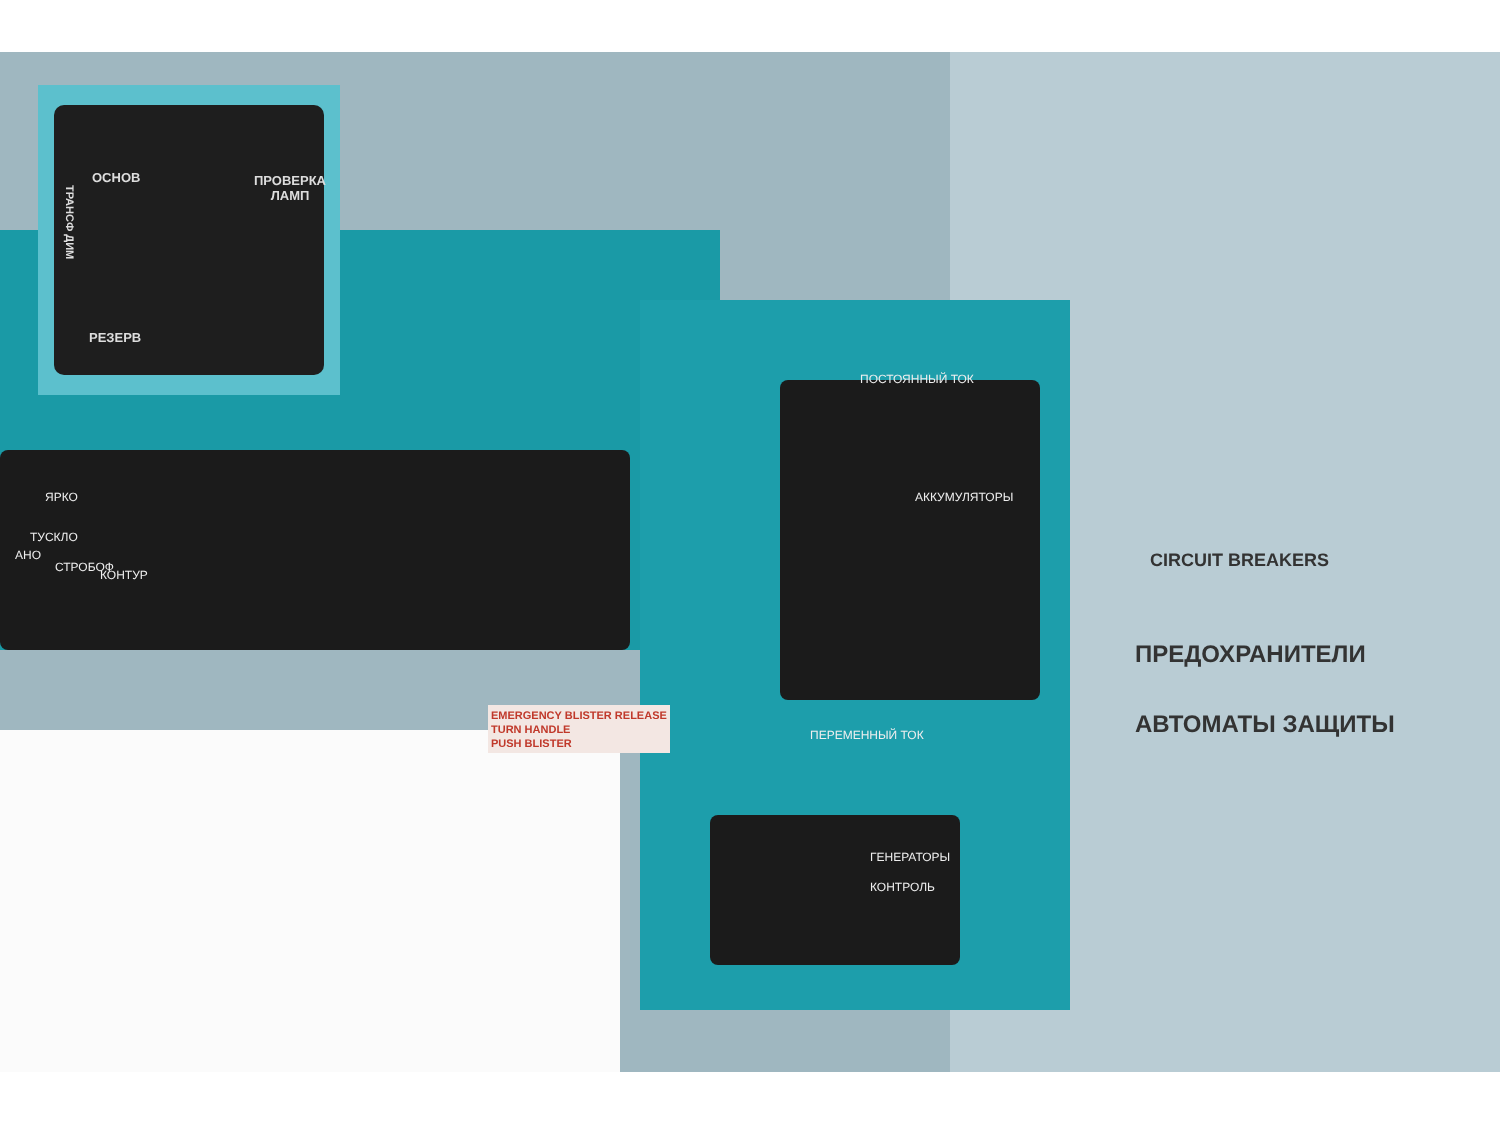ОСНОВ
ПРОВЕРКА
ЛАМП
ТРАНСФ ДИМ
РЕЗЕРВ
ПОСТОЯННЫЙ ТОК
АККУМУЛЯТОРЫ
ПЕРЕМЕННЫЙ ТОК
ГЕНЕРАТОРЫ
КОНТРОЛЬ
ТУСКЛО
ЯРКО
АНО
СТРОБОФ
КОНТУР
EMERGENCY BLISTER RELEASE
TURN HANDLE
PUSH BLISTER
CIRCUIT BREAKERS
ПРЕДОХРАНИТЕЛИ
АВТОМАТЫ ЗАЩИТЫ